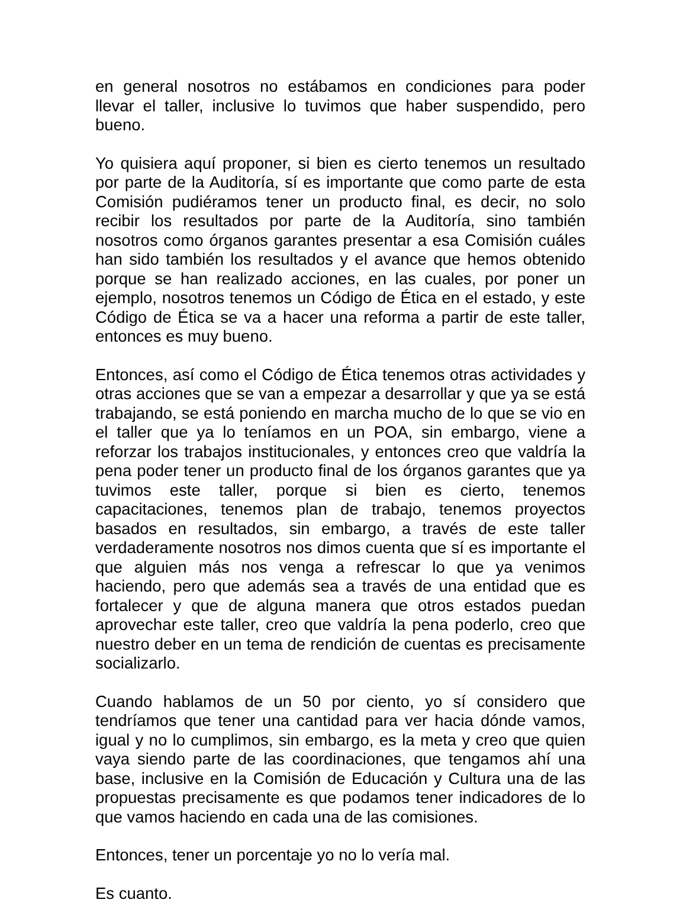en general nosotros no estábamos en condiciones para poder llevar el taller, inclusive lo tuvimos que haber suspendido, pero bueno.
Yo quisiera aquí proponer, si bien es cierto tenemos un resultado por parte de la Auditoría, sí es importante que como parte de esta Comisión pudiéramos tener un producto final, es decir, no solo recibir los resultados por parte de la Auditoría, sino también nosotros como órganos garantes presentar a esa Comisión cuáles han sido también los resultados y el avance que hemos obtenido porque se han realizado acciones, en las cuales, por poner un ejemplo, nosotros tenemos un Código de Ética en el estado, y este Código de Ética se va a hacer una reforma a partir de este taller, entonces es muy bueno.
Entonces, así como el Código de Ética tenemos otras actividades y otras acciones que se van a empezar a desarrollar y que ya se está trabajando, se está poniendo en marcha mucho de lo que se vio en el taller que ya lo teníamos en un POA, sin embargo, viene a reforzar los trabajos institucionales, y entonces creo que valdría la pena poder tener un producto final de los órganos garantes que ya tuvimos este taller, porque si bien es cierto, tenemos capacitaciones, tenemos plan de trabajo, tenemos proyectos basados en resultados, sin embargo, a través de este taller verdaderamente nosotros nos dimos cuenta que sí es importante el que alguien más nos venga a refrescar lo que ya venimos haciendo, pero que además sea a través de una entidad que es fortalecer y que de alguna manera que otros estados puedan aprovechar este taller, creo que valdría la pena poderlo, creo que nuestro deber en un tema de rendición de cuentas es precisamente socializarlo.
Cuando hablamos de un 50 por ciento, yo sí considero que tendríamos que tener una cantidad para ver hacia dónde vamos, igual y no lo cumplimos, sin embargo, es la meta y creo que quien vaya siendo parte de las coordinaciones, que tengamos ahí una base, inclusive en la Comisión de Educación y Cultura una de las propuestas precisamente es que podamos tener indicadores de lo que vamos haciendo en cada una de las comisiones.
Entonces, tener un porcentaje yo no lo vería mal.
Es cuanto.